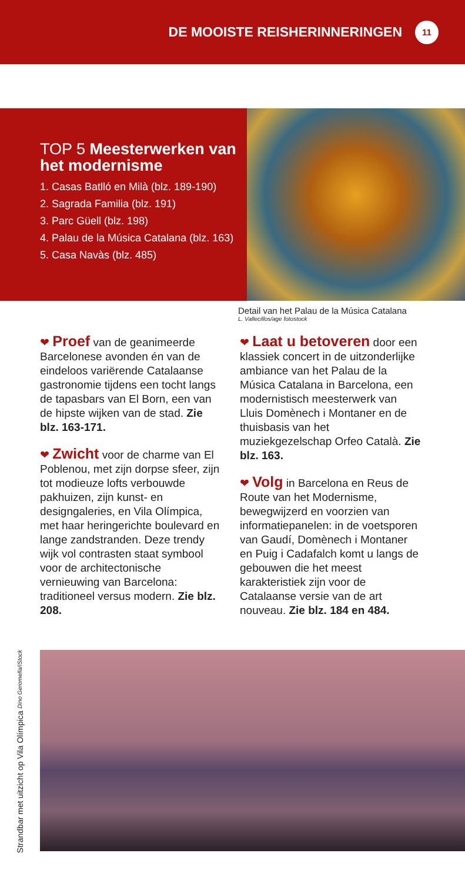DE MOOISTE REISHERINNERINGEN 11
TOP 5 Meesterwerken van het modernisme
1. Casas Batlló en Milà (blz. 189-190)
2. Sagrada Familia (blz. 191)
3. Parc Güell (blz. 198)
4. Palau de la Música Catalana (blz. 163)
5. Casa Navàs (blz. 485)
Detail van het Palau de la Música Catalana
L. Vallecillos/age fotostock
❤ Proef van de geanimeerde Barcelonese avonden én van de eindeloos variërende Catalaanse gastronomie tijdens een tocht langs de tapasbars van El Born, een van de hipste wijken van de stad. Zie blz. 163-171.
❤ Zwicht voor de charme van El Poblenou, met zijn dorpse sfeer, zijn tot modieuze lofts verbouwde pakhuizen, zijn kunst- en designgaleries, en Vila Olímpica, met haar heringerichte boulevard en lange zandstranden. Deze trendy wijk vol contrasten staat symbool voor de architectonische vernieuwing van Barcelona: traditioneel versus modern. Zie blz. 208.
❤ Laat u betoveren door een klassiek concert in de uitzonderlijke ambiance van het Palau de la Música Catalana in Barcelona, een modernistisch meesterwerk van Lluis Domènech i Montaner en de thuisbasis van het muziekgezelschap Orfeo Català. Zie blz. 163.
❤ Volg in Barcelona en Reus de Route van het Modernisme, bewegwijzerd en voorzien van informatiepanelen: in de voetsporen van Gaudí, Domènech i Montaner en Puig i Cadafalch komt u langs de gebouwen die het meest karakteristiek zijn voor de Catalaanse versie van de art nouveau. Zie blz. 184 en 484.
Strandbar met uitzicht op Vila Olímpica Dino Geromella/iStock